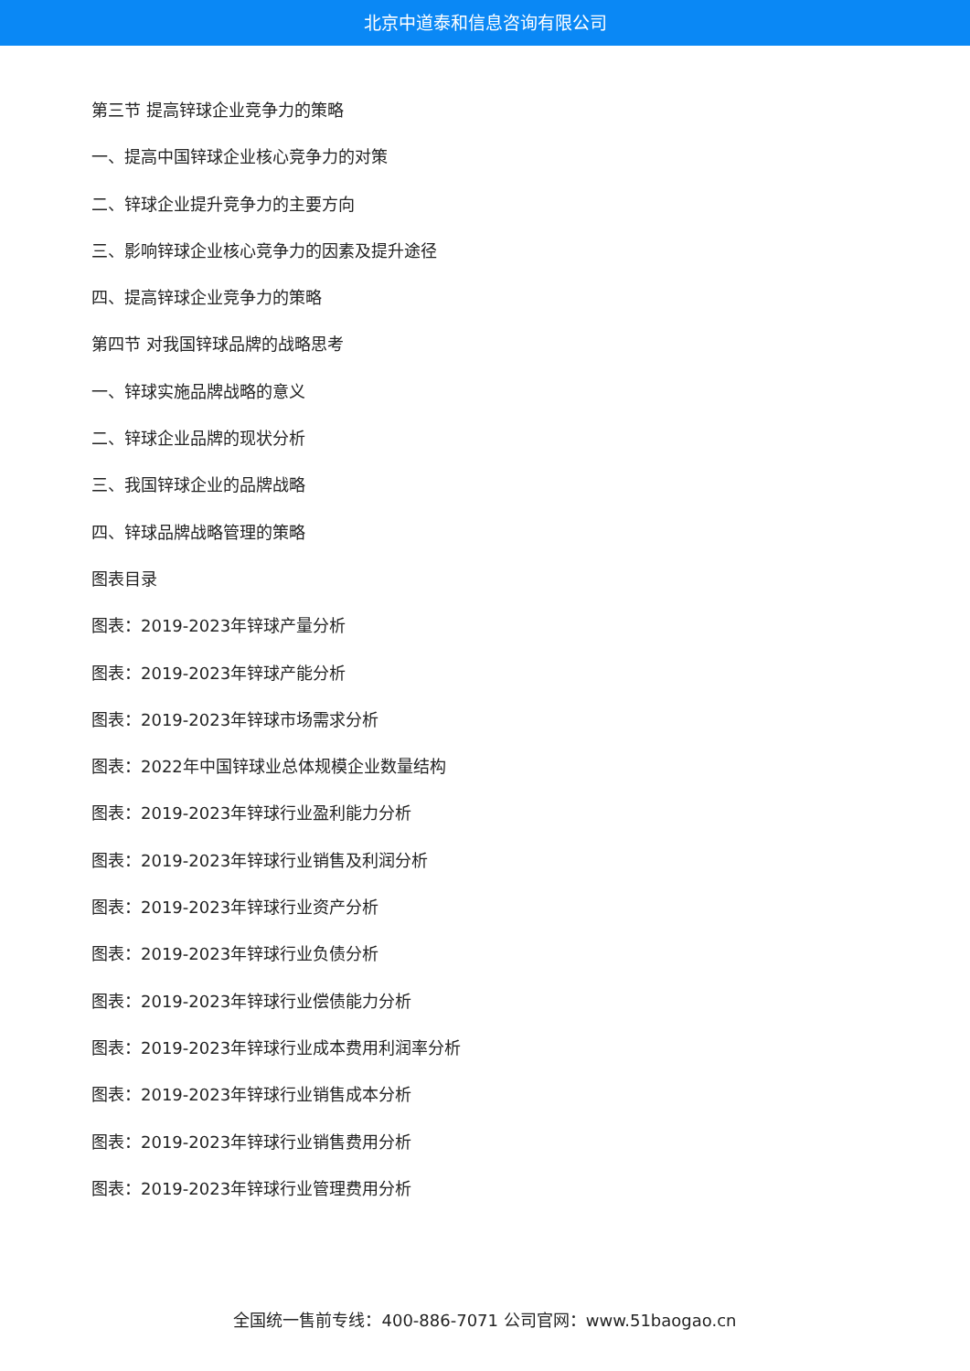北京中道泰和信息咨询有限公司
第三节 提高锌球企业竞争力的策略
一、提高中国锌球企业核心竞争力的对策
二、锌球企业提升竞争力的主要方向
三、影响锌球企业核心竞争力的因素及提升途径
四、提高锌球企业竞争力的策略
第四节 对我国锌球品牌的战略思考
一、锌球实施品牌战略的意义
二、锌球企业品牌的现状分析
三、我国锌球企业的品牌战略
四、锌球品牌战略管理的策略
图表目录
图表：2019-2023年锌球产量分析
图表：2019-2023年锌球产能分析
图表：2019-2023年锌球市场需求分析
图表：2022年中国锌球业总体规模企业数量结构
图表：2019-2023年锌球行业盈利能力分析
图表：2019-2023年锌球行业销售及利润分析
图表：2019-2023年锌球行业资产分析
图表：2019-2023年锌球行业负债分析
图表：2019-2023年锌球行业偿债能力分析
图表：2019-2023年锌球行业成本费用利润率分析
图表：2019-2023年锌球行业销售成本分析
图表：2019-2023年锌球行业销售费用分析
图表：2019-2023年锌球行业管理费用分析
全国统一售前专线：400-886-7071 公司官网：www.51baogao.cn